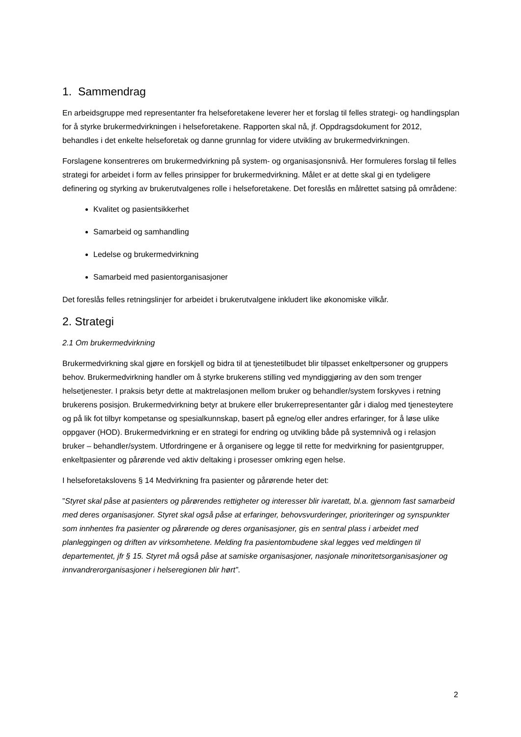1. Sammendrag
En arbeidsgruppe med representanter fra helseforetakene leverer her et forslag til felles strategi- og handlingsplan for å styrke brukermedvirkningen i helseforetakene. Rapporten skal nå, jf. Oppdragsdokument for 2012, behandles i det enkelte helseforetak og danne grunnlag for videre utvikling av brukermedvirkningen.
Forslagene konsentreres om brukermedvirkning på system- og organisasjonsnivå. Her formuleres forslag til felles strategi for arbeidet i form av felles prinsipper for brukermedvirkning. Målet er at dette skal gi en tydeligere definering og styrking av brukerutvalgenes rolle i helseforetakene. Det foreslås en målrettet satsing på områdene:
Kvalitet og pasientsikkerhet
Samarbeid og samhandling
Ledelse og brukermedvirkning
Samarbeid med pasientorganisasjoner
Det foreslås felles retningslinjer for arbeidet i brukerutvalgene inkludert like økonomiske vilkår.
2. Strategi
2.1 Om brukermedvirkning
Brukermedvirkning skal gjøre en forskjell og bidra til at tjenestetilbudet blir tilpasset enkeltpersoner og gruppers behov. Brukermedvirkning handler om å styrke brukerens stilling ved myndiggjøring av den som trenger helsetjenester. I praksis betyr dette at maktrelasjonen mellom bruker og behandler/system forskyves i retning brukerens posisjon. Brukermedvirkning betyr at brukere eller brukerrepresentanter går i dialog med tjenesteytere og på lik fot tilbyr kompetanse og spesialkunnskap, basert på egne/og eller andres erfaringer, for å løse ulike oppgaver (HOD). Brukermedvirkning er en strategi for endring og utvikling både på systemnivå og i relasjon bruker – behandler/system. Utfordringene er å organisere og legge til rette for medvirkning for pasientgrupper, enkeltpasienter og pårørende ved aktiv deltaking i prosesser omkring egen helse.
I helseforetakslovens § 14 Medvirkning fra pasienter og pårørende heter det:
”Styret skal påse at pasienters og pårørendes rettigheter og interesser blir ivaretatt, bl.a. gjennom fast samarbeid med deres organisasjoner. Styret skal også påse at erfaringer, behovsvurderinger, prioriteringer og synspunkter som innhentes fra pasienter og pårørende og deres organisasjoner, gis en sentral plass i arbeidet med planleggingen og driften av virksomhetene. Melding fra pasientombudene skal legges ved meldingen til departementet, jfr § 15. Styret må også påse at samiske organisasjoner, nasjonale minoritetsorganisasjoner og innvandrerorganisasjoner i helseregionen blir hørt”.
2